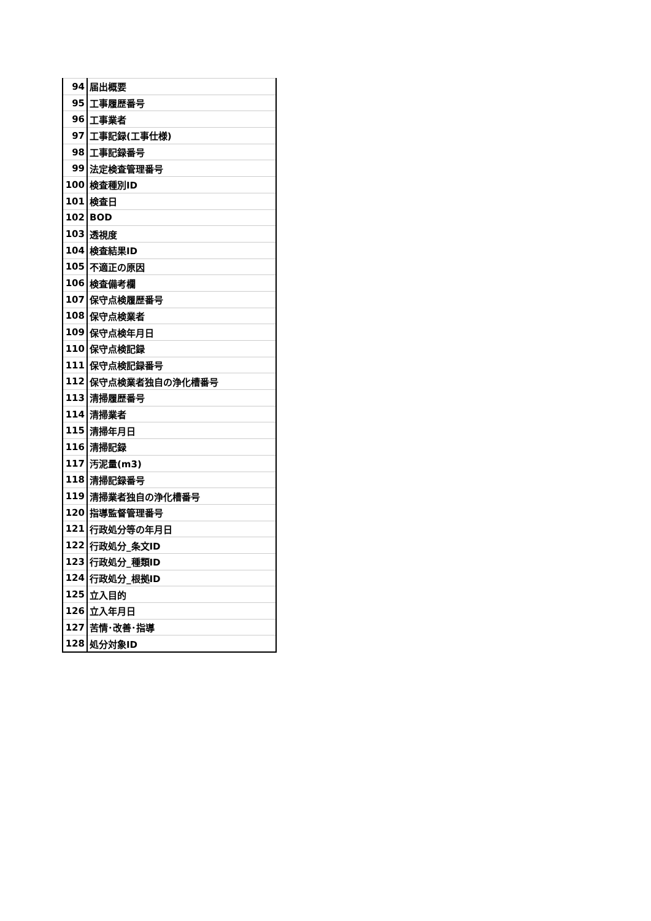| 94 | 届出概要 |
| 95 | 工事履歴番号 |
| 96 | 工事業者 |
| 97 | 工事記録(工事仕様) |
| 98 | 工事記録番号 |
| 99 | 法定検査管理番号 |
| 100 | 検査種別ID |
| 101 | 検査日 |
| 102 | BOD |
| 103 | 透視度 |
| 104 | 検査結果ID |
| 105 | 不適正の原因 |
| 106 | 検査備考欄 |
| 107 | 保守点検履歴番号 |
| 108 | 保守点検業者 |
| 109 | 保守点検年月日 |
| 110 | 保守点検記録 |
| 111 | 保守点検記録番号 |
| 112 | 保守点検業者独自の浄化槽番号 |
| 113 | 清掃履歴番号 |
| 114 | 清掃業者 |
| 115 | 清掃年月日 |
| 116 | 清掃記録 |
| 117 | 汚泥量(m3) |
| 118 | 清掃記録番号 |
| 119 | 清掃業者独自の浄化槽番号 |
| 120 | 指導監督管理番号 |
| 121 | 行政処分等の年月日 |
| 122 | 行政処分_条文ID |
| 123 | 行政処分_種類ID |
| 124 | 行政処分_根拠ID |
| 125 | 立入目的 |
| 126 | 立入年月日 |
| 127 | 苦情･改善･指導 |
| 128 | 処分対象ID |